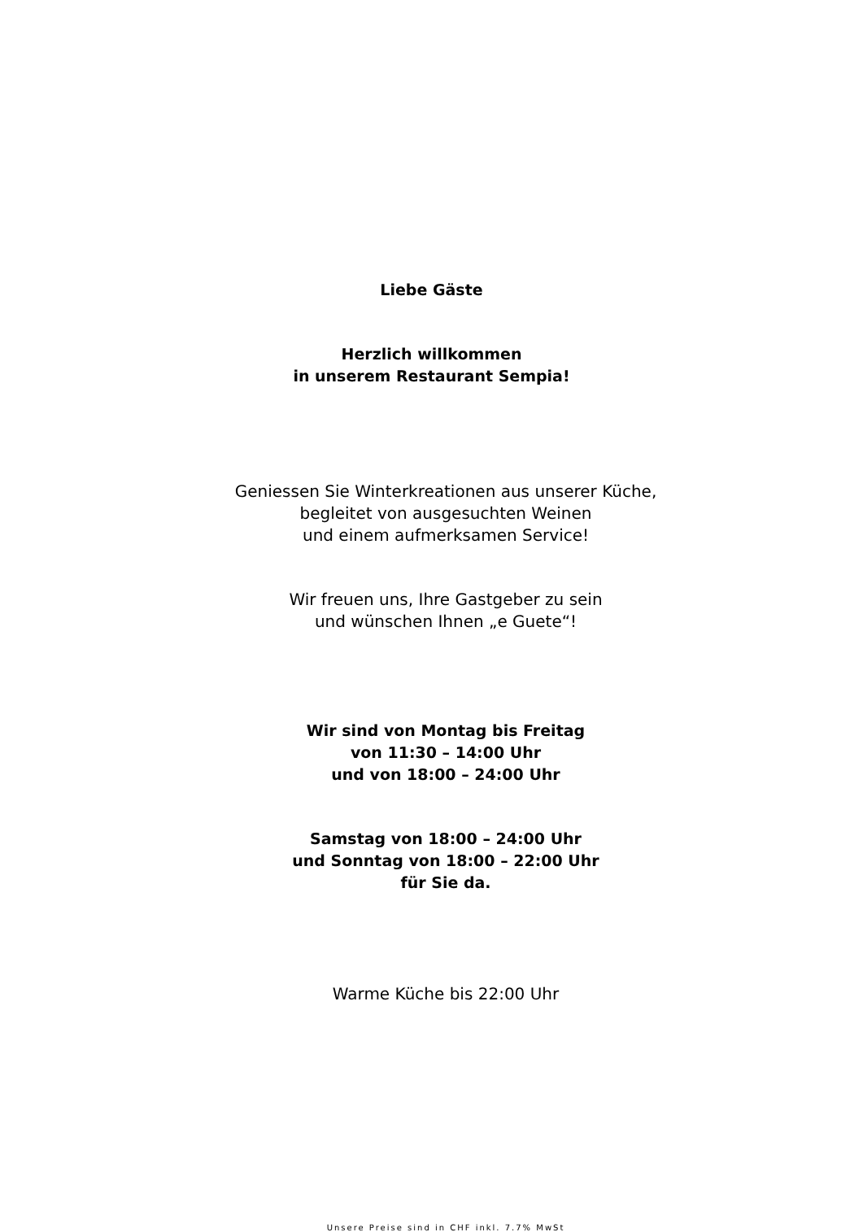Liebe Gäste
Herzlich willkommen
in unserem Restaurant Sempia!
Geniessen Sie Winterkreationen aus unserer Küche,
begleitet von ausgesuchten Weinen
und einem aufmerksamen Service!
Wir freuen uns, Ihre Gastgeber zu sein
und wünschen Ihnen „e Guete“!
Wir sind von Montag bis Freitag
von 11:30 – 14:00 Uhr
und von 18:00 – 24:00 Uhr
Samstag von 18:00 – 24:00 Uhr
und Sonntag von 18:00 – 22:00 Uhr
für Sie da.
Warme Küche bis 22:00 Uhr
Unsere Preise sind in CHF inkl. 7.7% MwSt